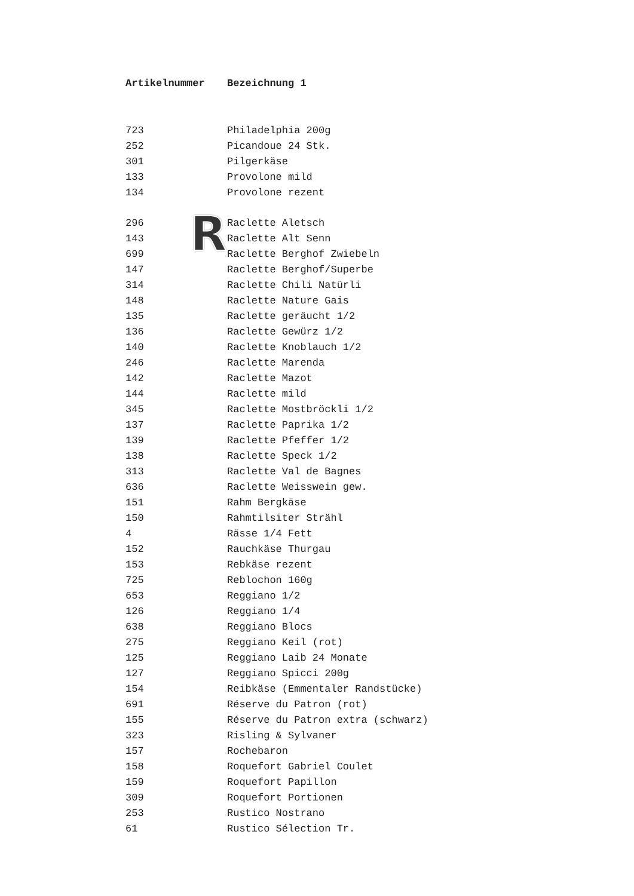R
| Artikelnummer | Bezeichnung 1 |
| --- | --- |
| 723 | Philadelphia 200g |
| 252 | Picandoue 24 Stk. |
| 301 | Pilgerkäse |
| 133 | Provolone mild |
| 134 | Provolone rezent |
| 296 | Raclette Aletsch |
| 143 | Raclette Alt Senn |
| 699 | Raclette Berghof Zwiebeln |
| 147 | Raclette Berghof/Superbe |
| 314 | Raclette Chili Natürli |
| 148 | Raclette Nature Gais |
| 135 | Raclette geräucht 1/2 |
| 136 | Raclette Gewürz 1/2 |
| 140 | Raclette Knoblauch 1/2 |
| 246 | Raclette Marenda |
| 142 | Raclette Mazot |
| 144 | Raclette mild |
| 345 | Raclette Mostbröckli 1/2 |
| 137 | Raclette Paprika 1/2 |
| 139 | Raclette Pfeffer 1/2 |
| 138 | Raclette Speck 1/2 |
| 313 | Raclette Val de Bagnes |
| 636 | Raclette Weisswein gew. |
| 151 | Rahm Bergkäse |
| 150 | Rahmtilsiter Strähl |
| 4 | Rässe 1/4 Fett |
| 152 | Rauchkäse Thurgau |
| 153 | Rebkäse rezent |
| 725 | Reblochon 160g |
| 653 | Reggiano 1/2 |
| 126 | Reggiano 1/4 |
| 638 | Reggiano Blocs |
| 275 | Reggiano Keil (rot) |
| 125 | Reggiano Laib 24 Monate |
| 127 | Reggiano Spicci 200g |
| 154 | Reibkäse (Emmentaler Randstücke) |
| 691 | Réserve du Patron (rot) |
| 155 | Réserve du Patron extra (schwarz) |
| 323 | Risling & Sylvaner |
| 157 | Rochebaron |
| 158 | Roquefort Gabriel Coulet |
| 159 | Roquefort Papillon |
| 309 | Roquefort Portionen |
| 253 | Rustico Nostrano |
| 61 | Rustico Sélection Tr. |